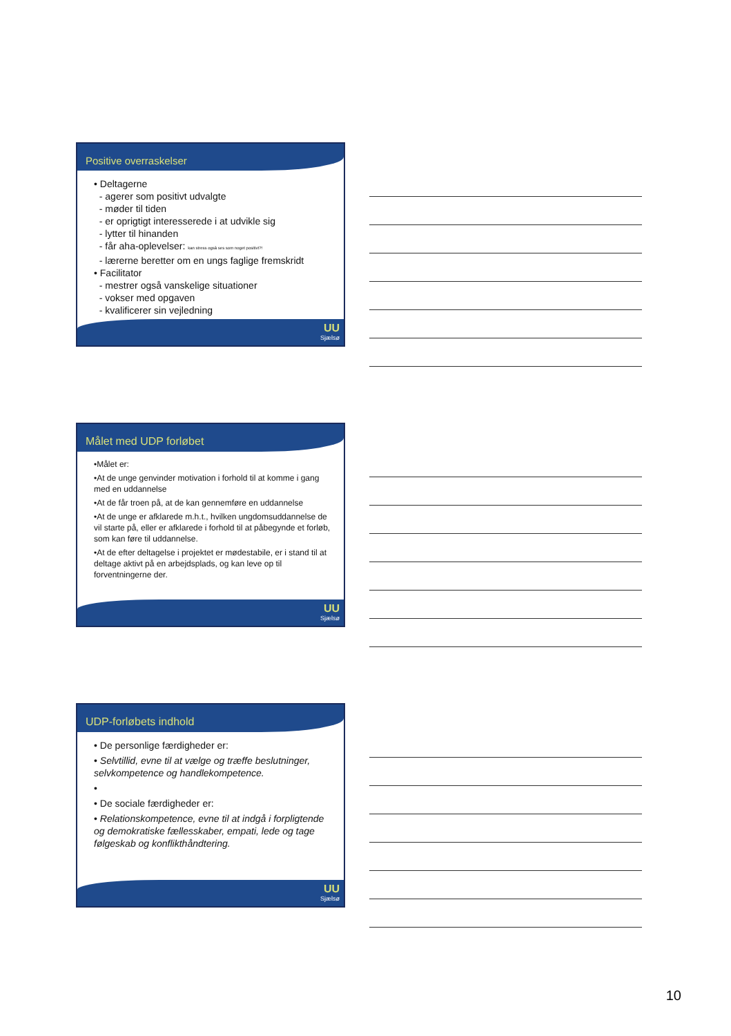Positive overraskelser
• Deltagerne
- agerer som positivt udvalgte
- møder til tiden
- er oprigtigt interesserede i at udvikle sig
- lytter til hinanden
- får aha-oplevelser: kan stress også ses som noget positivt?!
- lærerne beretter om en ungs faglige fremskridt
• Facilitator
- mestrer også vanskelige situationer
- vokser med opgaven
- kvalificerer sin vejledning
UU
Sjælsø
Målet med UDP forløbet
•Målet er:
•At de unge genvinder motivation i forhold til at komme i gang med en uddannelse
•At de får troen på, at de kan gennemføre en uddannelse
•At de unge er afklarede m.h.t., hvilken ungdomsuddannelse de vil starte på, eller er afklarede i forhold til at påbegynde et forløb, som kan føre til uddannelse.
•At de efter deltagelse i projektet er mødestabile, er i stand til at deltage aktivt på en arbejdsplads, og kan leve op til forventningerne der.
UU
Sjælsø
UDP-forløbets indhold
• De personlige færdigheder er:
• Selvtillid, evne til at vælge og træffe beslutninger, selvkompetence og handlekompetence.
•
• De sociale færdigheder er:
• Relationskompetence, evne til at indgå i forpligtende og demokratiske fællesskaber, empati, lede og tage følgeskab og konflikthåndtering.
UU
Sjælsø
10